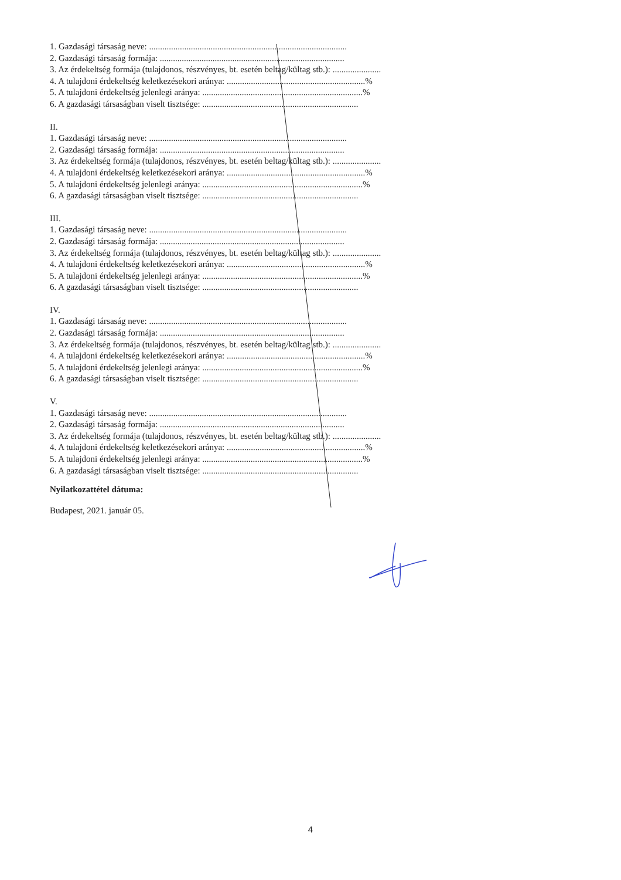1. Gazdasági társaság neve: ..........................................................................................
2. Gazdasági társaság formája: ....................................................................................
3. Az érdekeltség formája (tulajdonos, részvényes, bt. esetén beltag/kültag stb.): ......................
4. A tulajdoni érdekeltség keletkezésekori aránya: ...............................................................%
5. A tulajdoni érdekeltség jelenlegi aránya: .........................................................................%
6. A gazdasági társaságban viselt tisztsége: .......................................................................
II.
1. Gazdasági társaság neve: ..........................................................................................
2. Gazdasági társaság formája: ....................................................................................
3. Az érdekeltség formája (tulajdonos, részvényes, bt. esetén beltag/kültag stb.): ......................
4. A tulajdoni érdekeltség keletkezésekori aránya: ...............................................................%
5. A tulajdoni érdekeltség jelenlegi aránya: .........................................................................%
6. A gazdasági társaságban viselt tisztsége: .......................................................................
III.
1. Gazdasági társaság neve: ..........................................................................................
2. Gazdasági társaság formája: ....................................................................................
3. Az érdekeltség formája (tulajdonos, részvényes, bt. esetén beltag/kültag stb.): ......................
4. A tulajdoni érdekeltség keletkezésekori aránya: ...............................................................%
5. A tulajdoni érdekeltség jelenlegi aránya: .........................................................................%
6. A gazdasági társaságban viselt tisztsége: .......................................................................
IV.
1. Gazdasági társaság neve: ..........................................................................................
2. Gazdasági társaság formája: ....................................................................................
3. Az érdekeltség formája (tulajdonos, részvényes, bt. esetén beltag/kültag stb.): ......................
4. A tulajdoni érdekeltség keletkezésekori aránya: ...............................................................%
5. A tulajdoni érdekeltség jelenlegi aránya: .........................................................................%
6. A gazdasági társaságban viselt tisztsége: .......................................................................
V.
1. Gazdasági társaság neve: ..........................................................................................
2. Gazdasági társaság formája: ....................................................................................
3. Az érdekeltség formája (tulajdonos, részvényes, bt. esetén beltag/kültag stb.): ......................
4. A tulajdoni érdekeltség keletkezésekori aránya: ...............................................................%
5. A tulajdoni érdekeltség jelenlegi aránya: .........................................................................%
6. A gazdasági társaságban viselt tisztsége: .......................................................................
Nyilatkozattétel dátuma:
Budapest, 2021. január 05.
4